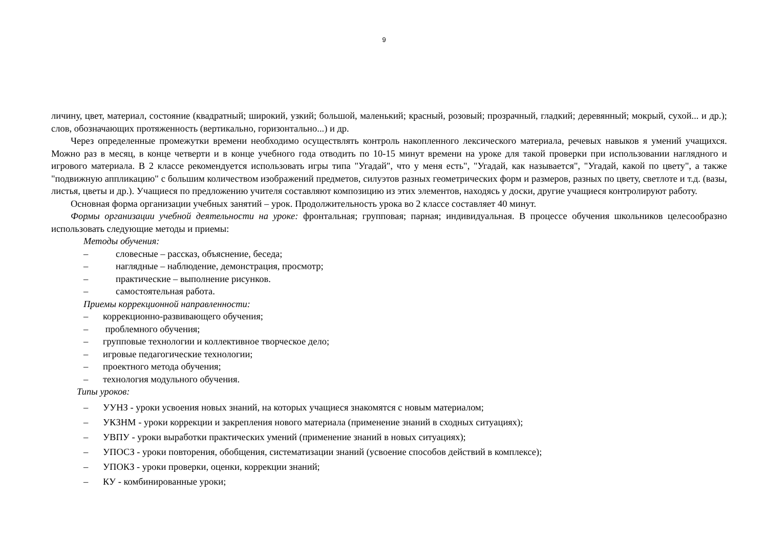9
личину, цвет, материал, состояние (квадратный; широкий, узкий; большой, маленький; красный, розовый; прозрачный, гладкий; деревянный; мокрый, сухой... и др.); слов, обозначающих протяженность (вертикально, горизонтально...) и др.
Через определенные промежутки времени необходимо осуществлять контроль накопленного лексического материала, речевых навыков я умений учащихся. Можно раз в месяц, в конце четверти и в конце учебного года отводить по 10-15 минут времени на уроке для такой проверки при использовании наглядного и игрового материала. В 2 классе рекомендуется использовать игры типа "Угадай", что у меня есть", "Угадай, как называется", "Угадай, какой по цвету", а также "подвижную аппликацию" с большим количеством изображений предметов, силуэтов разных геометрических форм и размеров, разных по цвету, светлоте и т.д. (вазы, листья, цветы и др.). Учащиеся по предложению учителя составляют композицию из этих элементов, находясь у доски, другие учащиеся контролируют работу.
Основная форма организации учебных занятий – урок. Продолжительность урока во 2 классе составляет 40 минут.
Формы организации учебной деятельности на уроке: фронтальная; групповая; парная; индивидуальная. В процессе обучения школьников целесообразно использовать следующие методы и приемы:
Методы обучения:
– словесные – рассказ, объяснение, беседа;
– наглядные – наблюдение, демонстрация, просмотр;
– практические – выполнение рисунков.
– самостоятельная работа.
Приемы коррекционной направленности:
– коррекционно-развивающего обучения;
– проблемного обучения;
– групповые технологии и коллективное творческое дело;
– игровые педагогические технологии;
– проектного метода обучения;
– технология модульного обучения.
Типы уроков:
– УУНЗ - уроки усвоения новых знаний, на которых учащиеся знакомятся с новым материалом;
– УКЗНМ - уроки коррекции и закрепления нового материала (применение знаний в сходных ситуациях);
– УВПУ - уроки выработки практических умений (применение знаний в новых ситуациях);
– УПОСЗ - уроки повторения, обобщения, систематизации знаний (усвоение способов действий в комплексе);
– УПОКЗ - уроки проверки, оценки, коррекции знаний;
– КУ - комбинированные уроки;